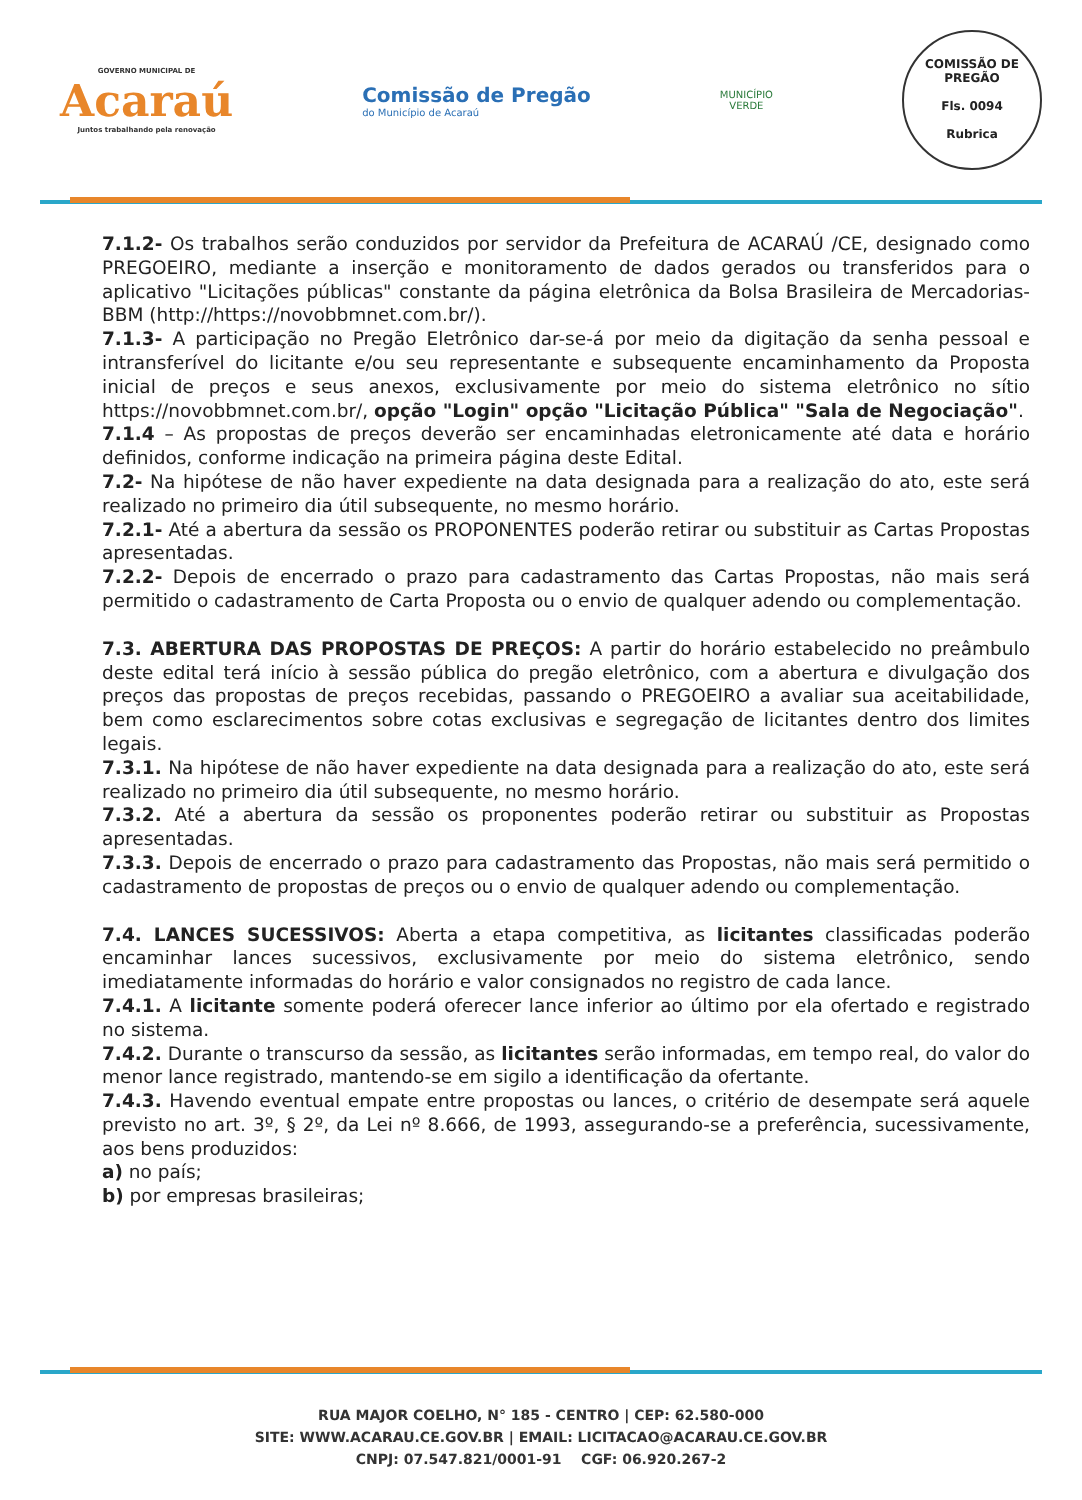GOVERNO MUNICIPAL DE
Acaraú
Juntos trabalhando pela renovação
Comissão de Pregão
do Município de Acaraú
MUNICÍPIO
VERDE
COMISSÃO DE PREGÃO
Fls. 0094
Rubrica
7.1.2- Os trabalhos serão conduzidos por servidor da Prefeitura de ACARAÚ /CE, designado como PREGOEIRO, mediante a inserção e monitoramento de dados gerados ou transferidos para o aplicativo "Licitações públicas" constante da página eletrônica da Bolsa Brasileira de Mercadorias-BBM (http://https://novobbmnet.com.br/).
7.1.3- A participação no Pregão Eletrônico dar-se-á por meio da digitação da senha pessoal e intransferível do licitante e/ou seu representante e subsequente encaminhamento da Proposta inicial de preços e seus anexos, exclusivamente por meio do sistema eletrônico no sítio https://novobbmnet.com.br/, opção "Login" opção "Licitação Pública" "Sala de Negociação".
7.1.4 – As propostas de preços deverão ser encaminhadas eletronicamente até data e horário definidos, conforme indicação na primeira página deste Edital.
7.2- Na hipótese de não haver expediente na data designada para a realização do ato, este será realizado no primeiro dia útil subsequente, no mesmo horário.
7.2.1- Até a abertura da sessão os PROPONENTES poderão retirar ou substituir as Cartas Propostas apresentadas.
7.2.2- Depois de encerrado o prazo para cadastramento das Cartas Propostas, não mais será permitido o cadastramento de Carta Proposta ou o envio de qualquer adendo ou complementação.
7.3. ABERTURA DAS PROPOSTAS DE PREÇOS: A partir do horário estabelecido no preâmbulo deste edital terá início à sessão pública do pregão eletrônico, com a abertura e divulgação dos preços das propostas de preços recebidas, passando o PREGOEIRO a avaliar sua aceitabilidade, bem como esclarecimentos sobre cotas exclusivas e segregação de licitantes dentro dos limites legais.
7.3.1. Na hipótese de não haver expediente na data designada para a realização do ato, este será realizado no primeiro dia útil subsequente, no mesmo horário.
7.3.2. Até a abertura da sessão os proponentes poderão retirar ou substituir as Propostas apresentadas.
7.3.3. Depois de encerrado o prazo para cadastramento das Propostas, não mais será permitido o cadastramento de propostas de preços ou o envio de qualquer adendo ou complementação.
7.4. LANCES SUCESSIVOS: Aberta a etapa competitiva, as licitantes classificadas poderão encaminhar lances sucessivos, exclusivamente por meio do sistema eletrônico, sendo imediatamente informadas do horário e valor consignados no registro de cada lance.
7.4.1. A licitante somente poderá oferecer lance inferior ao último por ela ofertado e registrado no sistema.
7.4.2. Durante o transcurso da sessão, as licitantes serão informadas, em tempo real, do valor do menor lance registrado, mantendo-se em sigilo a identificação da ofertante.
7.4.3. Havendo eventual empate entre propostas ou lances, o critério de desempate será aquele previsto no art. 3º, § 2º, da Lei nº 8.666, de 1993, assegurando-se a preferência, sucessivamente, aos bens produzidos:
a) no país;
b) por empresas brasileiras;
RUA MAJOR COELHO, N° 185 - CENTRO | CEP: 62.580-000
SITE: WWW.ACARAU.CE.GOV.BR | EMAIL: LICITACAO@ACARAU.CE.GOV.BR
CNPJ: 07.547.821/0001-91 CGF: 06.920.267-2